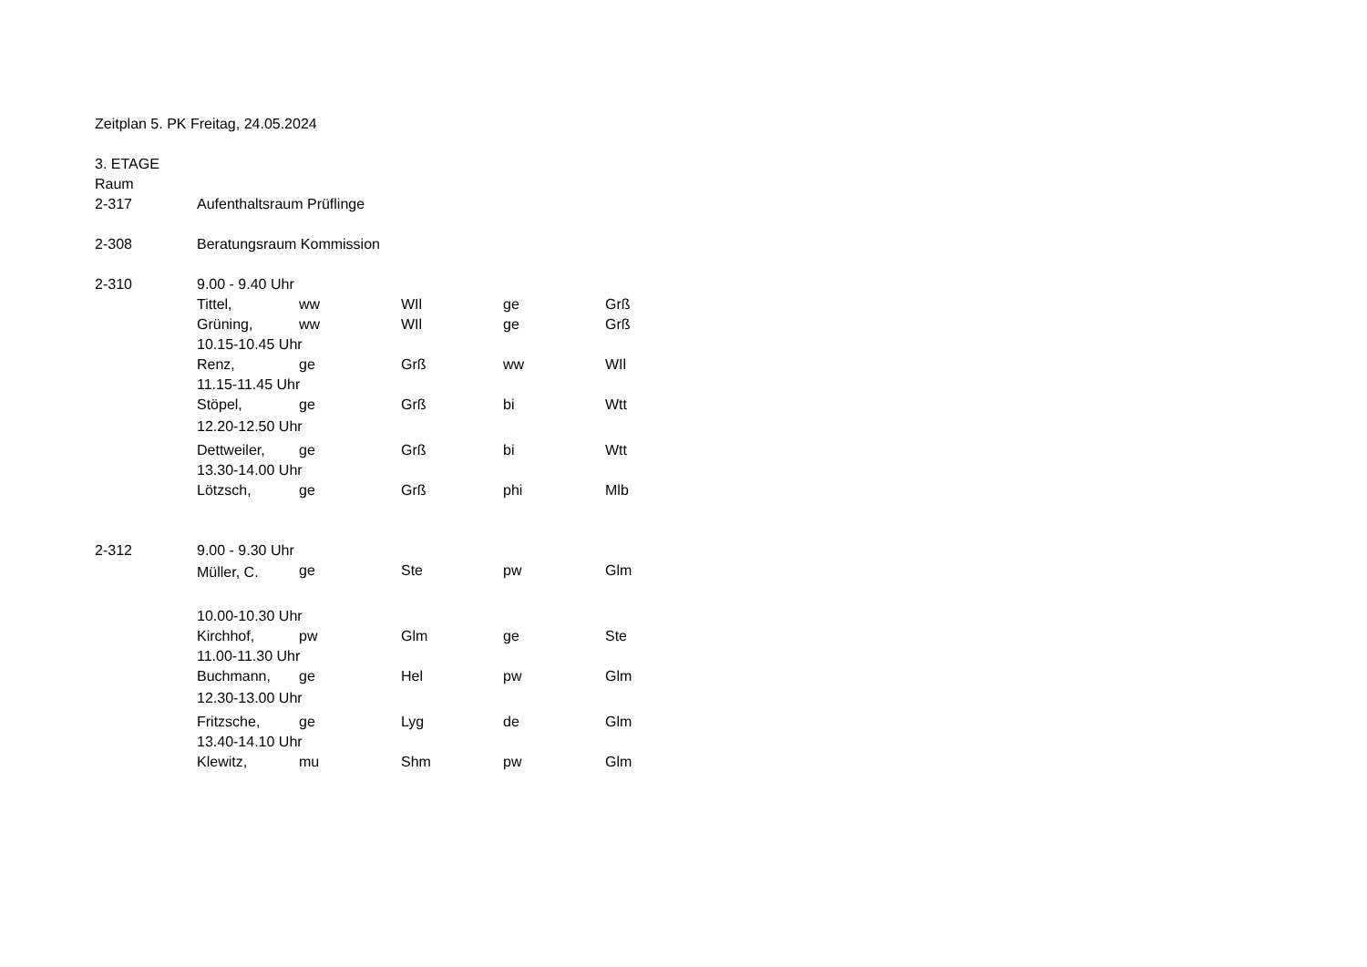| Zeitplan 5. PK Freitag, 24.05.2024 | | | | | |
| 3. ETAGE | | | | | |
| Raum | | | | | |
| 2-317 | Aufenthaltsraum Prüflinge | | | | |
| 2-308 | Beratungsraum Kommission | | | | |
| 2-310 | 9.00 - 9.40 Uhr | | | | |
| | Tittel, | ww | WIl | ge | Grß |
| | Grüning, | ww | WIl | ge | Grß |
| | 10.15-10.45 Uhr | | | | |
| | Renz, | ge | Grß | ww | WIl |
| | 11.15-11.45 Uhr | | | | |
| | Stöpel, | ge | Grß | bi | Wtt |
| | 12.20-12.50 Uhr | | | | |
| | Dettweiler, | ge | Grß | bi | Wtt |
| | 13.30-14.00 Uhr | | | | |
| | Lötzsch, | ge | Grß | phi | Mlb |
| 2-312 | 9.00 - 9.30 Uhr | | | | |
| | Müller, C. | ge | Ste | pw | Glm |
| | 10.00-10.30 Uhr | | | | |
| | Kirchhof, | pw | Glm | ge | Ste |
| | 11.00-11.30 Uhr | | | | |
| | Buchmann, | ge | Hel | pw | Glm |
| | 12.30-13.00 Uhr | | | | |
| | Fritzsche, | ge | Lyg | de | Glm |
| | 13.40-14.10 Uhr | | | | |
| | Klewitz, | mu | Shm | pw | Glm |